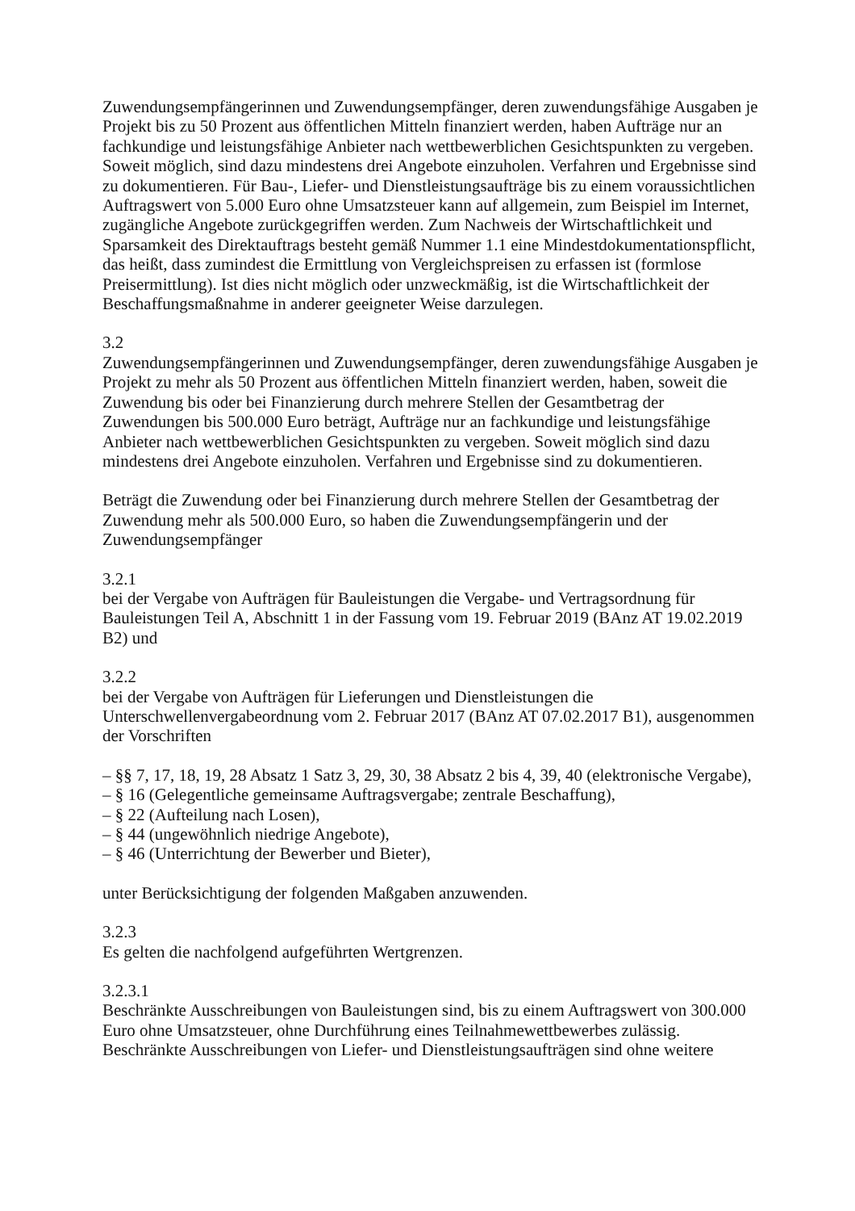Zuwendungsempfängerinnen und Zuwendungsempfänger, deren zuwendungsfähige Ausgaben je Projekt bis zu 50 Prozent aus öffentlichen Mitteln finanziert werden, haben Aufträge nur an fachkundige und leistungsfähige Anbieter nach wettbewerblichen Gesichtspunkten zu vergeben. Soweit möglich, sind dazu mindestens drei Angebote einzuholen. Verfahren und Ergebnisse sind zu dokumentieren. Für Bau-, Liefer- und Dienstleistungsaufträge bis zu einem voraussichtlichen Auftragswert von 5.000 Euro ohne Umsatzsteuer kann auf allgemein, zum Beispiel im Internet, zugängliche Angebote zurückgegriffen werden. Zum Nachweis der Wirtschaftlichkeit und Sparsamkeit des Direktauftrags besteht gemäß Nummer 1.1 eine Mindestdokumentationspflicht, das heißt, dass zumindest die Ermittlung von Vergleichspreisen zu erfassen ist (formlose Preisermittlung). Ist dies nicht möglich oder unzweckmäßig, ist die Wirtschaftlichkeit der Beschaffungsmaßnahme in anderer geeigneter Weise darzulegen.
3.2
Zuwendungsempfängerinnen und Zuwendungsempfänger, deren zuwendungsfähige Ausgaben je Projekt zu mehr als 50 Prozent aus öffentlichen Mitteln finanziert werden, haben, soweit die Zuwendung bis oder bei Finanzierung durch mehrere Stellen der Gesamtbetrag der Zuwendungen bis 500.000 Euro beträgt, Aufträge nur an fachkundige und leistungsfähige Anbieter nach wettbewerblichen Gesichtspunkten zu vergeben. Soweit möglich sind dazu mindestens drei Angebote einzuholen. Verfahren und Ergebnisse sind zu dokumentieren.
Beträgt die Zuwendung oder bei Finanzierung durch mehrere Stellen der Gesamtbetrag der Zuwendung mehr als 500.000 Euro, so haben die Zuwendungsempfängerin und der Zuwendungsempfänger
3.2.1
bei der Vergabe von Aufträgen für Bauleistungen die Vergabe- und Vertragsordnung für Bauleistungen Teil A, Abschnitt 1 in der Fassung vom 19. Februar 2019 (BAnz AT 19.02.2019 B2) und
3.2.2
bei der Vergabe von Aufträgen für Lieferungen und Dienstleistungen die Unterschwellenvergabeordnung vom 2. Februar 2017 (BAnz AT 07.02.2017 B1), ausgenommen der Vorschriften
– §§ 7, 17, 18, 19, 28 Absatz 1 Satz 3, 29, 30, 38 Absatz 2 bis 4, 39, 40 (elektronische Vergabe),
– § 16 (Gelegentliche gemeinsame Auftragsvergabe; zentrale Beschaffung),
– § 22 (Aufteilung nach Losen),
– § 44 (ungewöhnlich niedrige Angebote),
– § 46 (Unterrichtung der Bewerber und Bieter),
unter Berücksichtigung der folgenden Maßgaben anzuwenden.
3.2.3
Es gelten die nachfolgend aufgeführten Wertgrenzen.
3.2.3.1
Beschränkte Ausschreibungen von Bauleistungen sind, bis zu einem Auftragswert von 300.000 Euro ohne Umsatzsteuer, ohne Durchführung eines Teilnahmewettbewerbes zulässig. Beschränkte Ausschreibungen von Liefer- und Dienstleistungsaufträgen sind ohne weitere